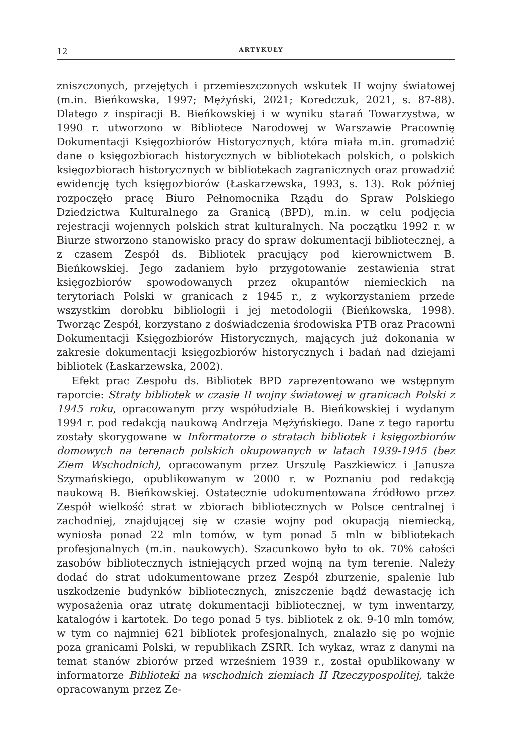12 ARTYKUŁY
zniszczonych, przejętych i przemieszczonych wskutek II wojny światowej (m.in. Bieńkowska, 1997; Mężyński, 2021; Koredczuk, 2021, s. 87-88). Dlatego z inspiracji B. Bieńkowskiej i w wyniku starań Towarzystwa, w 1990 r. utworzono w Bibliotece Narodowej w Warszawie Pracownię Dokumentacji Księgozbiorów Historycznych, która miała m.in. gromadzić dane o księgozbiorach historycznych w bibliotekach polskich, o polskich księgozbiorach historycznych w bibliotekach zagranicznych oraz prowadzić ewidencję tych księgozbiorów (Łaskarzewska, 1993, s. 13). Rok później rozpoczęło pracę Biuro Pełnomocnika Rządu do Spraw Polskiego Dziedzictwa Kulturalnego za Granicą (BPD), m.in. w celu podjęcia rejestracji wojennych polskich strat kulturalnych. Na początku 1992 r. w Biurze stworzono stanowisko pracy do spraw dokumentacji bibliotecznej, a z czasem Zespół ds. Bibliotek pracujący pod kierownictwem B. Bieńkowskiej. Jego zadaniem było przygotowanie zestawienia strat księgozbiorów spowodowanych przez okupantów niemieckich na terytoriach Polski w granicach z 1945 r., z wykorzystaniem przede wszystkim dorobku bibliologii i jej metodologii (Bieńkowska, 1998). Tworząc Zespół, korzystano z doświadczenia środowiska PTB oraz Pracowni Dokumentacji Księgozbiorów Historycznych, mających już dokonania w zakresie dokumentacji księgozbiorów historycznych i badań nad dziejami bibliotek (Łaskarzewska, 2002).
Efekt prac Zespołu ds. Bibliotek BPD zaprezentowano we wstępnym raporcie: Straty bibliotek w czasie II wojny światowej w granicach Polski z 1945 roku, opracowanym przy współudziale B. Bieńkowskiej i wydanym 1994 r. pod redakcją naukową Andrzeja Mężyńskiego. Dane z tego raportu zostały skorygowane w Informatorze o stratach bibliotek i księgozbiorów domowych na terenach polskich okupowanych w latach 1939-1945 (bez Ziem Wschodnich), opracowanym przez Urszulę Paszkiewicz i Janusza Szymańskiego, opublikowanym w 2000 r. w Poznaniu pod redakcją naukową B. Bieńkowskiej. Ostatecznie udokumentowana źródłowo przez Zespół wielkość strat w zbiorach bibliotecznych w Polsce centralnej i zachodniej, znajdującej się w czasie wojny pod okupacją niemiecką, wyniosła ponad 22 mln tomów, w tym ponad 5 mln w bibliotekach profesjonalnych (m.in. naukowych). Szacunkowo było to ok. 70% całości zasobów bibliotecznych istniejących przed wojną na tym terenie. Należy dodać do strat udokumentowane przez Zespół zburzenie, spalenie lub uszkodzenie budynków bibliotecznych, zniszczenie bądź dewastację ich wyposażenia oraz utratę dokumentacji bibliotecznej, w tym inwentarzy, katalogów i kartotek. Do tego ponad 5 tys. bibliotek z ok. 9-10 mln tomów, w tym co najmniej 621 bibliotek profesjonalnych, znalazło się po wojnie poza granicami Polski, w republikach ZSRR. Ich wykaz, wraz z danymi na temat stanów zbiorów przed wrześniem 1939 r., został opublikowany w informatorze Biblioteki na wschodnich ziemiach II Rzeczypospolitej, także opracowanym przez Ze-